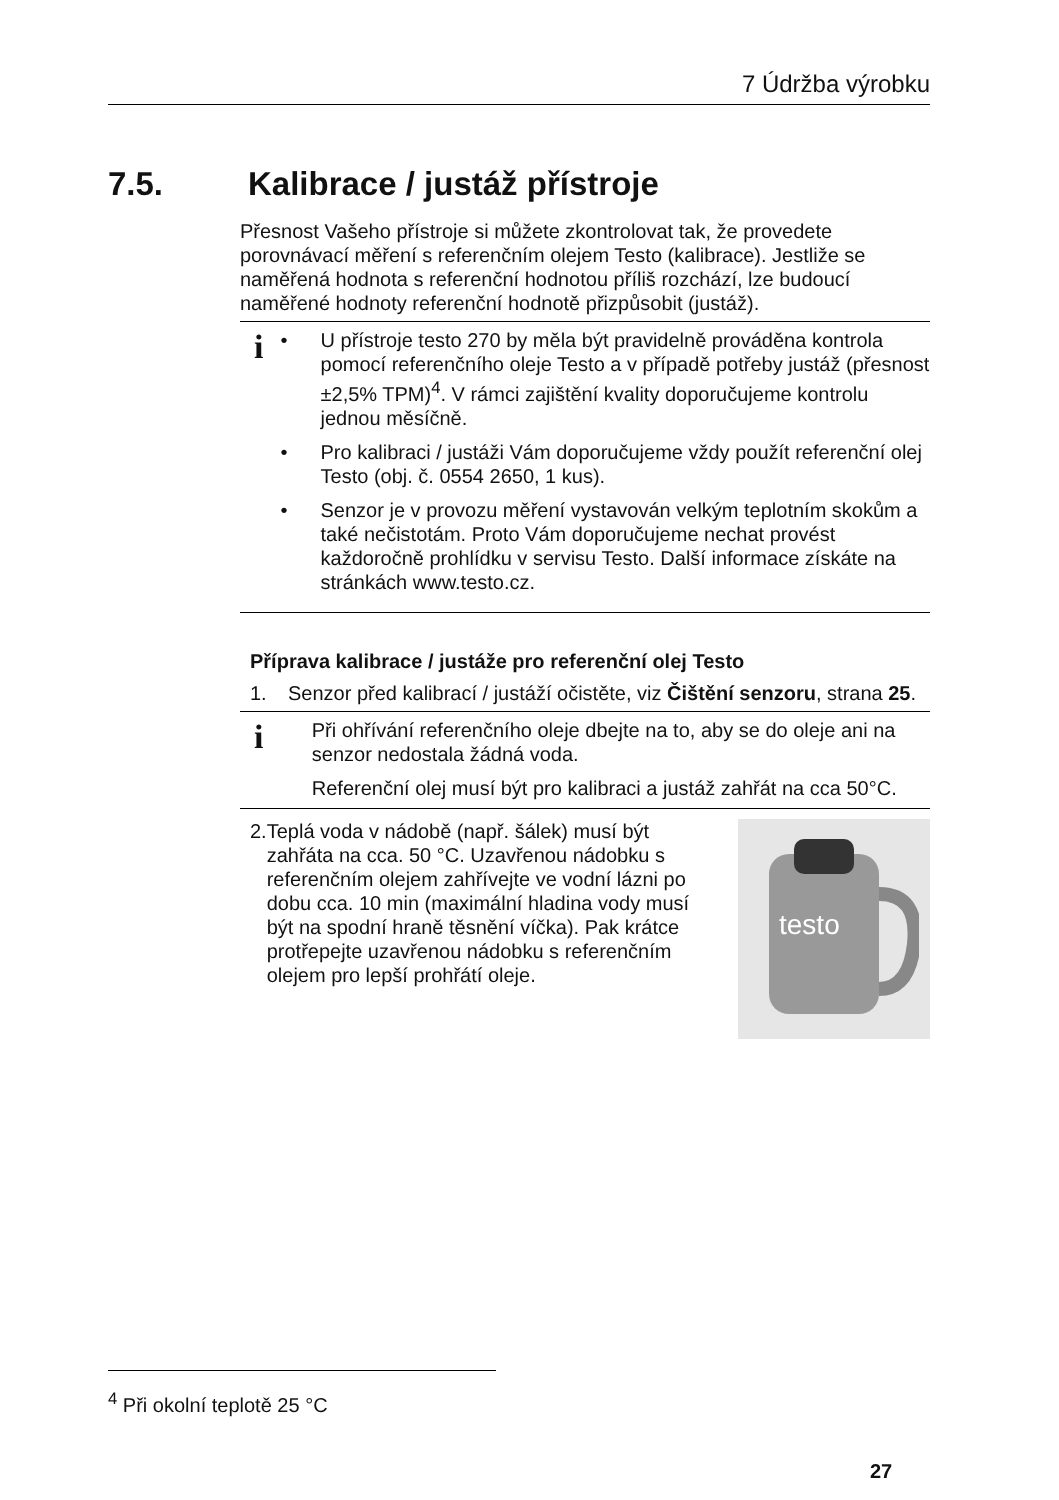7 Údržba výrobku
7.5. Kalibrace / justáž přístroje
Přesnost Vašeho přístroje si můžete zkontrolovat tak, že provedete porovnávací měření s referenčním olejem Testo (kalibrace). Jestliže se naměřená hodnota s referenční hodnotou příliš rozchází, lze budoucí naměřené hodnoty referenční hodnotě přizpůsobit (justáž).
i
• U přístroje testo 270 by měla být pravidelně prováděna kontrola pomocí referenčního oleje Testo a v případě potřeby justáž (přesnost ±2,5% TPM)<sup>4</sup>. V rámci zajištění kvality doporučujeme kontrolu jednou měsíčně.
• Pro kalibraci / justáži Vám doporučujeme vždy použít referenční olej Testo (obj. č. 0554 2650, 1 kus).
• Senzor je v provozu měření vystavován velkým teplotním skokům a také nečistotám. Proto Vám doporučujeme nechat provést každoročně prohlídku v servisu Testo. Další informace získáte na stránkách www.testo.cz.
Příprava kalibrace / justáže pro referenční olej Testo
1. Senzor před kalibrací / justáží očistěte, viz Čištění senzoru, strana 25.
i
Při ohřívání referenčního oleje dbejte na to, aby se do oleje ani na senzor nedostala žádná voda.
Referenční olej musí být pro kalibraci a justáž zahřát na cca 50°C.
2. Teplá voda v nádobě (např. šálek) musí být zahřáta na cca. 50 °C. Uzavřenou nádobku s referenčním olejem zahřívejte ve vodní lázni po dobu cca. 10 min (maximální hladina vody musí být na spodní hraně těsnění víčka). Pak krátce protřepejte uzavřenou nádobku s referenčním olejem pro lepší prohřátí oleje.
testo
<sup>4</sup> Při okolní teplotě 25 °C
27